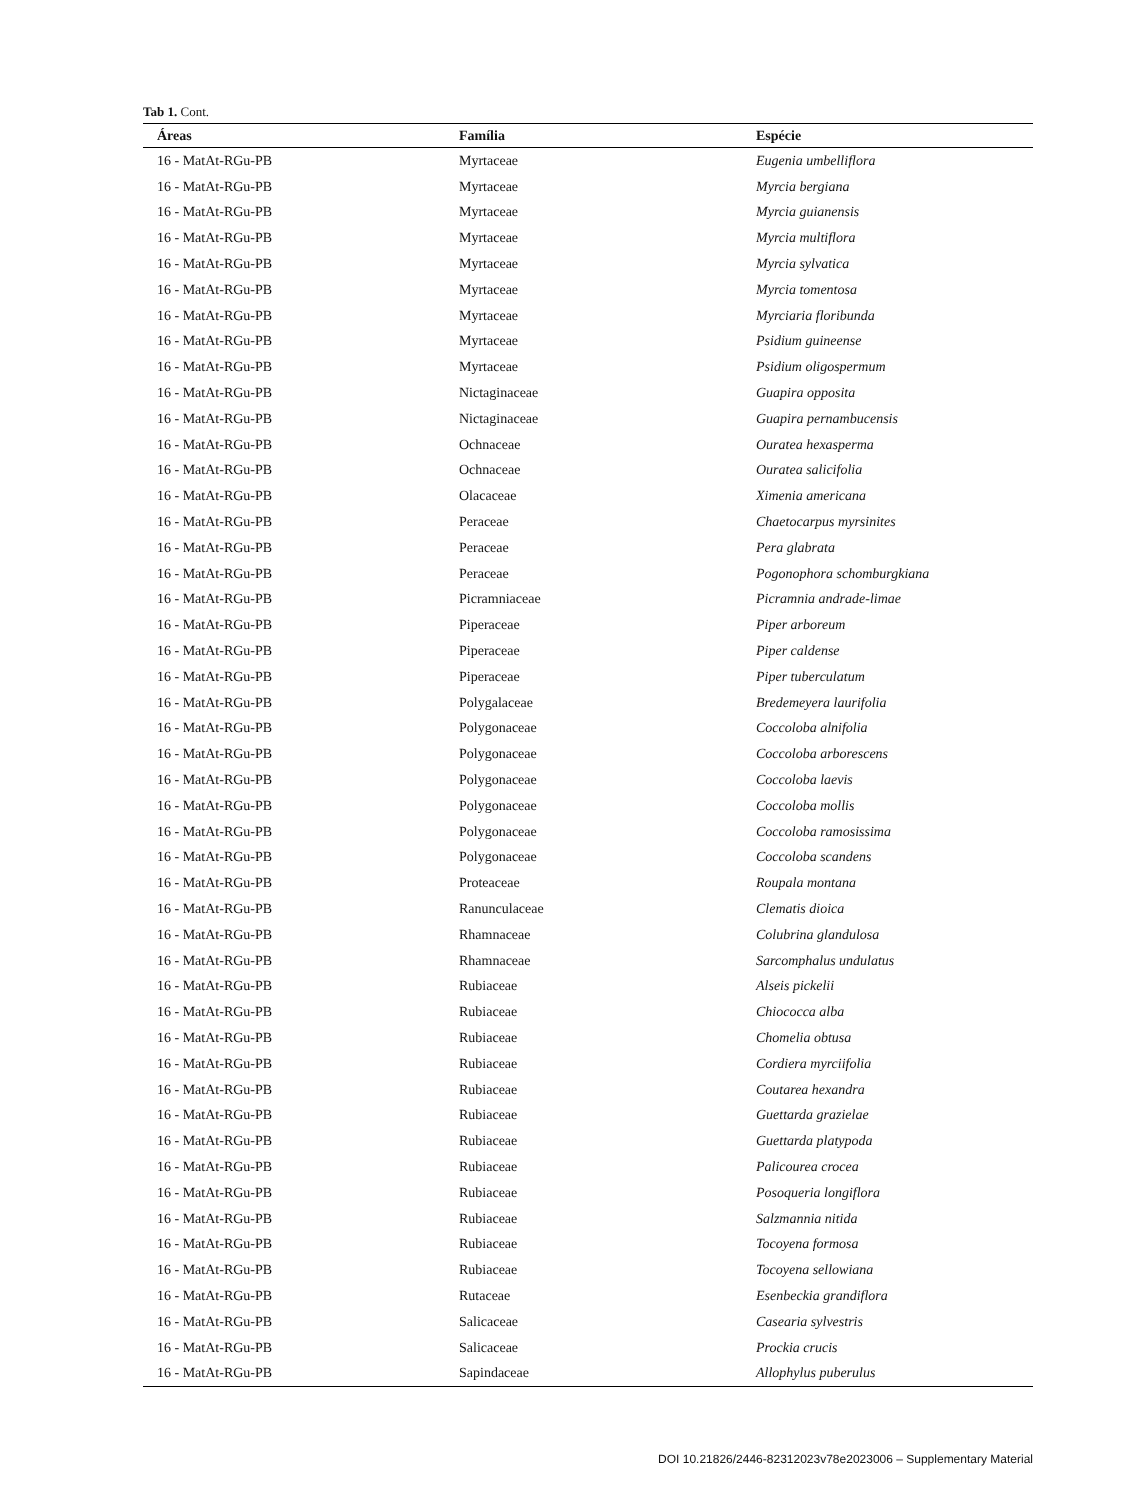Tab 1. Cont.
| Áreas | Família | Espécie |
| --- | --- | --- |
| 16 - MatAt-RGu-PB | Myrtaceae | Eugenia umbelliflora |
| 16 - MatAt-RGu-PB | Myrtaceae | Myrcia bergiana |
| 16 - MatAt-RGu-PB | Myrtaceae | Myrcia guianensis |
| 16 - MatAt-RGu-PB | Myrtaceae | Myrcia multiflora |
| 16 - MatAt-RGu-PB | Myrtaceae | Myrcia sylvatica |
| 16 - MatAt-RGu-PB | Myrtaceae | Myrcia tomentosa |
| 16 - MatAt-RGu-PB | Myrtaceae | Myrciaria floribunda |
| 16 - MatAt-RGu-PB | Myrtaceae | Psidium guineense |
| 16 - MatAt-RGu-PB | Myrtaceae | Psidium oligospermum |
| 16 - MatAt-RGu-PB | Nictaginaceae | Guapira opposita |
| 16 - MatAt-RGu-PB | Nictaginaceae | Guapira pernambucensis |
| 16 - MatAt-RGu-PB | Ochnaceae | Ouratea hexasperma |
| 16 - MatAt-RGu-PB | Ochnaceae | Ouratea salicifolia |
| 16 - MatAt-RGu-PB | Olacaceae | Ximenia americana |
| 16 - MatAt-RGu-PB | Peraceae | Chaetocarpus myrsinites |
| 16 - MatAt-RGu-PB | Peraceae | Pera glabrata |
| 16 - MatAt-RGu-PB | Peraceae | Pogonophora schomburgkiana |
| 16 - MatAt-RGu-PB | Picramniaceae | Picramnia andrade-limae |
| 16 - MatAt-RGu-PB | Piperaceae | Piper arboreum |
| 16 - MatAt-RGu-PB | Piperaceae | Piper caldense |
| 16 - MatAt-RGu-PB | Piperaceae | Piper tuberculatum |
| 16 - MatAt-RGu-PB | Polygalaceae | Bredemeyera laurifolia |
| 16 - MatAt-RGu-PB | Polygonaceae | Coccoloba alnifolia |
| 16 - MatAt-RGu-PB | Polygonaceae | Coccoloba arborescens |
| 16 - MatAt-RGu-PB | Polygonaceae | Coccoloba laevis |
| 16 - MatAt-RGu-PB | Polygonaceae | Coccoloba mollis |
| 16 - MatAt-RGu-PB | Polygonaceae | Coccoloba ramosissima |
| 16 - MatAt-RGu-PB | Polygonaceae | Coccoloba scandens |
| 16 - MatAt-RGu-PB | Proteaceae | Roupala montana |
| 16 - MatAt-RGu-PB | Ranunculaceae | Clematis dioica |
| 16 - MatAt-RGu-PB | Rhamnaceae | Colubrina glandulosa |
| 16 - MatAt-RGu-PB | Rhamnaceae | Sarcomphalus undulatus |
| 16 - MatAt-RGu-PB | Rubiaceae | Alseis pickelii |
| 16 - MatAt-RGu-PB | Rubiaceae | Chiococca alba |
| 16 - MatAt-RGu-PB | Rubiaceae | Chomelia obtusa |
| 16 - MatAt-RGu-PB | Rubiaceae | Cordiera myrciifolia |
| 16 - MatAt-RGu-PB | Rubiaceae | Coutarea hexandra |
| 16 - MatAt-RGu-PB | Rubiaceae | Guettarda grazielae |
| 16 - MatAt-RGu-PB | Rubiaceae | Guettarda platypoda |
| 16 - MatAt-RGu-PB | Rubiaceae | Palicourea crocea |
| 16 - MatAt-RGu-PB | Rubiaceae | Posoqueria longiflora |
| 16 - MatAt-RGu-PB | Rubiaceae | Salzmannia nitida |
| 16 - MatAt-RGu-PB | Rubiaceae | Tocoyena formosa |
| 16 - MatAt-RGu-PB | Rubiaceae | Tocoyena sellowiana |
| 16 - MatAt-RGu-PB | Rutaceae | Esenbeckia grandiflora |
| 16 - MatAt-RGu-PB | Salicaceae | Casearia sylvestris |
| 16 - MatAt-RGu-PB | Salicaceae | Prockia crucis |
| 16 - MatAt-RGu-PB | Sapindaceae | Allophylus puberulus |
DOI 10.21826/2446-82312023v78e2023006 – Supplementary Material